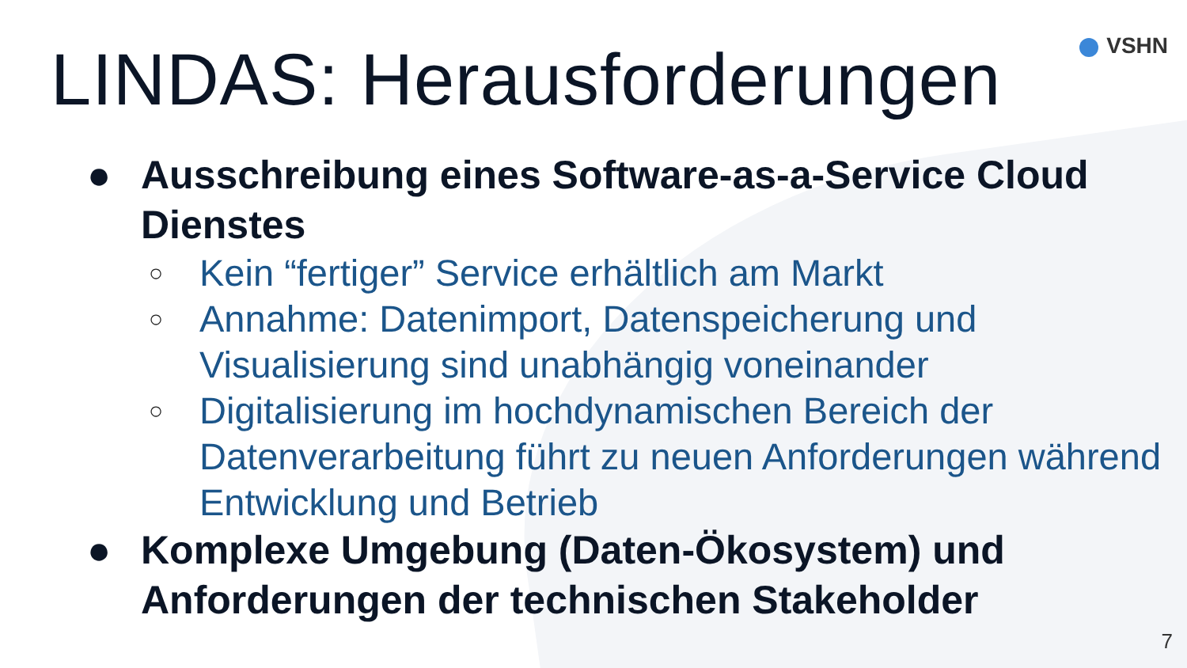LINDAS: Herausforderungen VSHN
● Ausschreibung eines Software-as-a-Service Cloud Dienstes
○ Kein “fertiger” Service erhältlich am Markt
○ Annahme: Datenimport, Datenspeicherung und Visualisierung sind unabhängig voneinander
○ Digitalisierung im hochdynamischen Bereich der Datenverarbeitung führt zu neuen Anforderungen während Entwicklung und Betrieb
● Komplexe Umgebung (Daten-Ökosystem) und Anforderungen der technischen Stakeholder
7